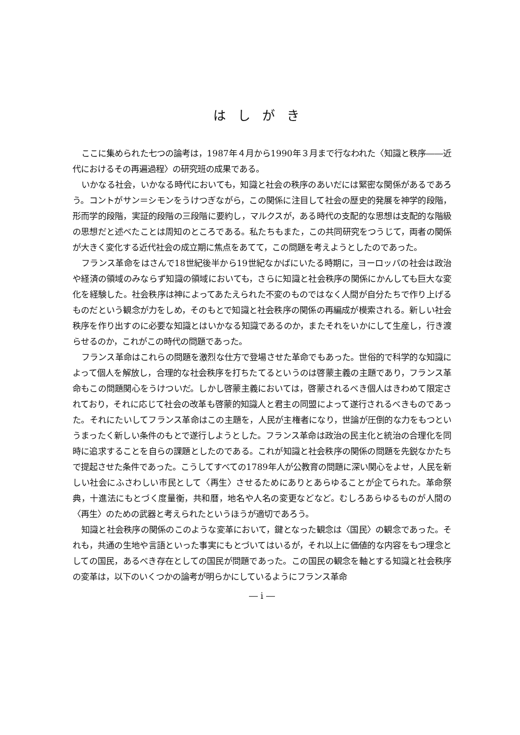はしがき
ここに集められた七つの論考は，1987年４月から1990年３月まで行なわれた〈知識と秩序――近代におけるその再遍過程〉の研究班の成果である。
いかなる社会，いかなる時代においても，知識と社会の秩序のあいだには緊密な関係があるであろう。コントがサン＝シモンをうけつぎながら，この関係に注目して社会の歴史的発展を神学的段階，形而学的段階，実証的段階の三段階に要約し，マルクスが，ある時代の支配的な思想は支配的な階級の思想だと述べたことは周知のところである。私たちもまた，この共同研究をつうじて，両者の関係が大きく変化する近代社会の成立期に焦点をあてて，この問題を考えようとしたのであった。
フランス革命をはさんで18世紀後半から19世紀なかばにいたる時期に，ヨーロッパの社会は政治や経済の領域のみならず知識の領域においても，さらに知識と社会秩序の関係にかんしても巨大な変化を経験した。社会秩序は神によってあたえられた不変のものではなく人間が自分たちで作り上げるものだという観念が力をしめ，そのもとで知識と社会秩序の関係の再編成が模索される。新しい社会秩序を作り出すのに必要な知識とはいかなる知識であるのか，またそれをいかにして生産し，行き渡らせるのか，これがこの時代の問題であった。
フランス革命はこれらの問題を激烈な仕方で登場させた革命でもあった。世俗的で科学的な知識によって個人を解放し，合理的な社会秩序を打ちたてるというのは啓蒙主義の主題であり，フランス革命もこの問題関心をうけついだ。しかし啓蒙主義においては，啓蒙されるべき個人はきわめて限定されており，それに応じて社会の改革も啓蒙的知識人と君主の同盟によって遂行されるべきものであった。それにたいしてフランス革命はこの主題を，人民が主権者になり，世論が圧倒的な力をもつというまったく新しい条件のもとで遂行しようとした。フランス革命は政治の民主化と統治の合理化を同時に追求することを自らの課題としたのである。これが知識と社会秩序の関係の問題を先鋭なかたちで提起させた条件であった。こうしてすべての1789年人が公教育の問題に深い関心をよせ，人民を新しい社会にふさわしい市民として〈再生〉させるためにありとあらゆることが企てられた。革命祭典，十進法にもとづく度量衡，共和暦，地名や人名の変更などなど。むしろあらゆるものが人間の〈再生〉のための武器と考えられたというほうが適切であろう。
知識と社会秩序の関係のこのような変革において，鍵となった観念は〈国民〉の観念であった。それも，共通の生地や言語といった事実にもとづいてはいるが，それ以上に価値的な内容をもつ理念としての国民，あるべき存在としての国民が問題であった。この国民の観念を軸とする知識と社会秩序の変革は，以下のいくつかの論考が明らかにしているようにフランス革命
― i ―